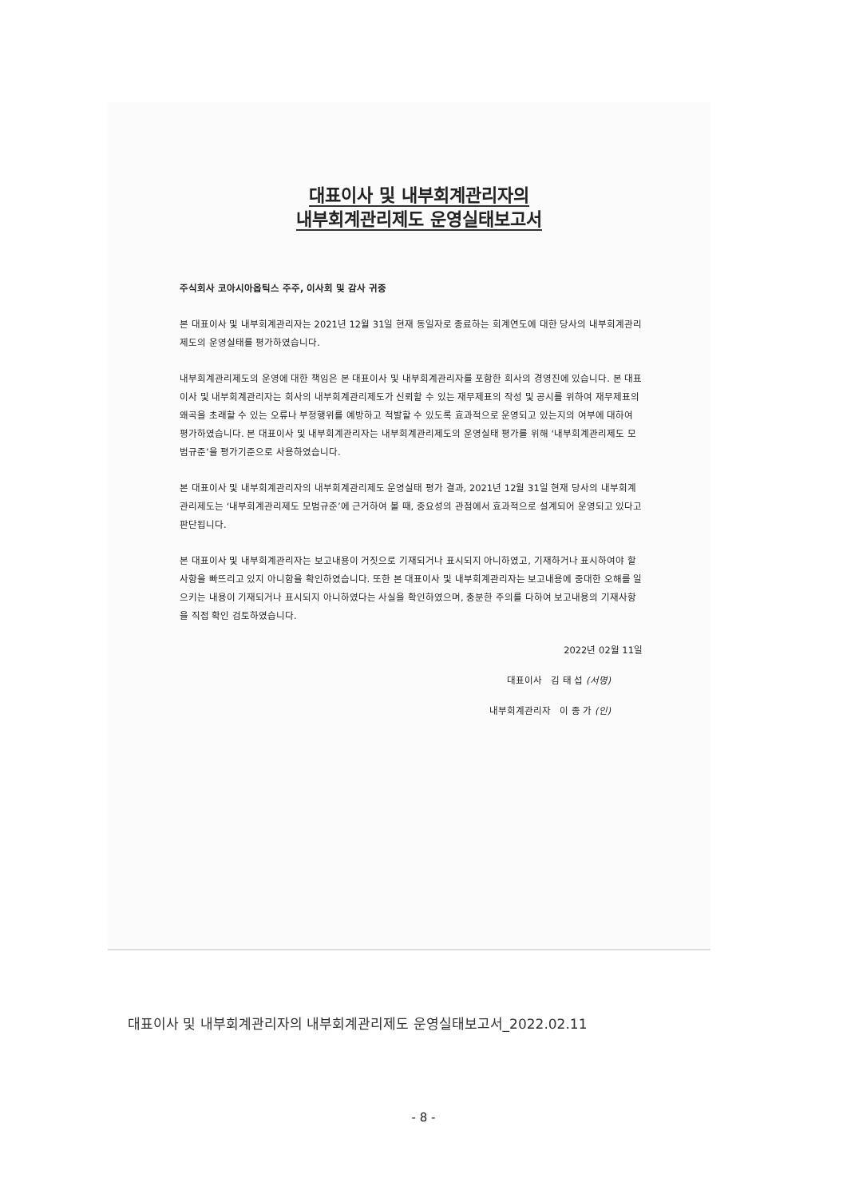대표이사 및 내부회계관리자의
내부회계관리제도 운영실태보고서
주식회사 코아시아옵틱스 주주, 이사회 및 감사 귀중
본 대표이사 및 내부회계관리자는 2021년 12월 31일 현재 동일자로 종료하는 회계연도에 대한 당사의 내부회계관리제도의 운영실태를 평가하였습니다.
내부회계관리제도의 운영에 대한 책임은 본 대표이사 및 내부회계관리자를 포함한 회사의 경영진에 있습니다. 본 대표이사 및 내부회계관리자는 회사의 내부회계관리제도가 신뢰할 수 있는 재무제표의 작성 및 공시를 위하여 재무제표의 왜곡을 초래할 수 있는 오류나 부정행위를 예방하고 적발할 수 있도록 효과적으로 운영되고 있는지의 여부에 대하여 평가하였습니다. 본 대표이사 및 내부회계관리자는 내부회계관리제도의 운영실태 평가를 위해 ‘내부회계관리제도 모범규준’을 평가기준으로 사용하였습니다.
본 대표이사 및 내부회계관리자의 내부회계관리제도 운영실태 평가 결과, 2021년 12월 31일 현재 당사의 내부회계관리제도는 ‘내부회계관리제도 모범규준’에 근거하여 볼 때, 중요성의 관점에서 효과적으로 설계되어 운영되고 있다고 판단됩니다.
본 대표이사 및 내부회계관리자는 보고내용이 거짓으로 기재되거나 표시되지 아니하였고, 기재하거나 표시하여야 할 사항을 빠뜨리고 있지 아니함을 확인하였습니다. 또한 본 대표이사 및 내부회계관리자는 보고내용에 중대한 오해를 일으키는 내용이 기재되거나 표시되지 아니하였다는 사실을 확인하였으며, 충분한 주의를 다하여 보고내용의 기재사항을 직접 확인 검토하였습니다.
2022년 02월 11일
대표이사 김 태 섭 (서명)
내부회계관리자 이 종 가 (인)
대표이사 및 내부회계관리자의 내부회계관리제도 운영실태보고서_2022.02.11
- 8 -